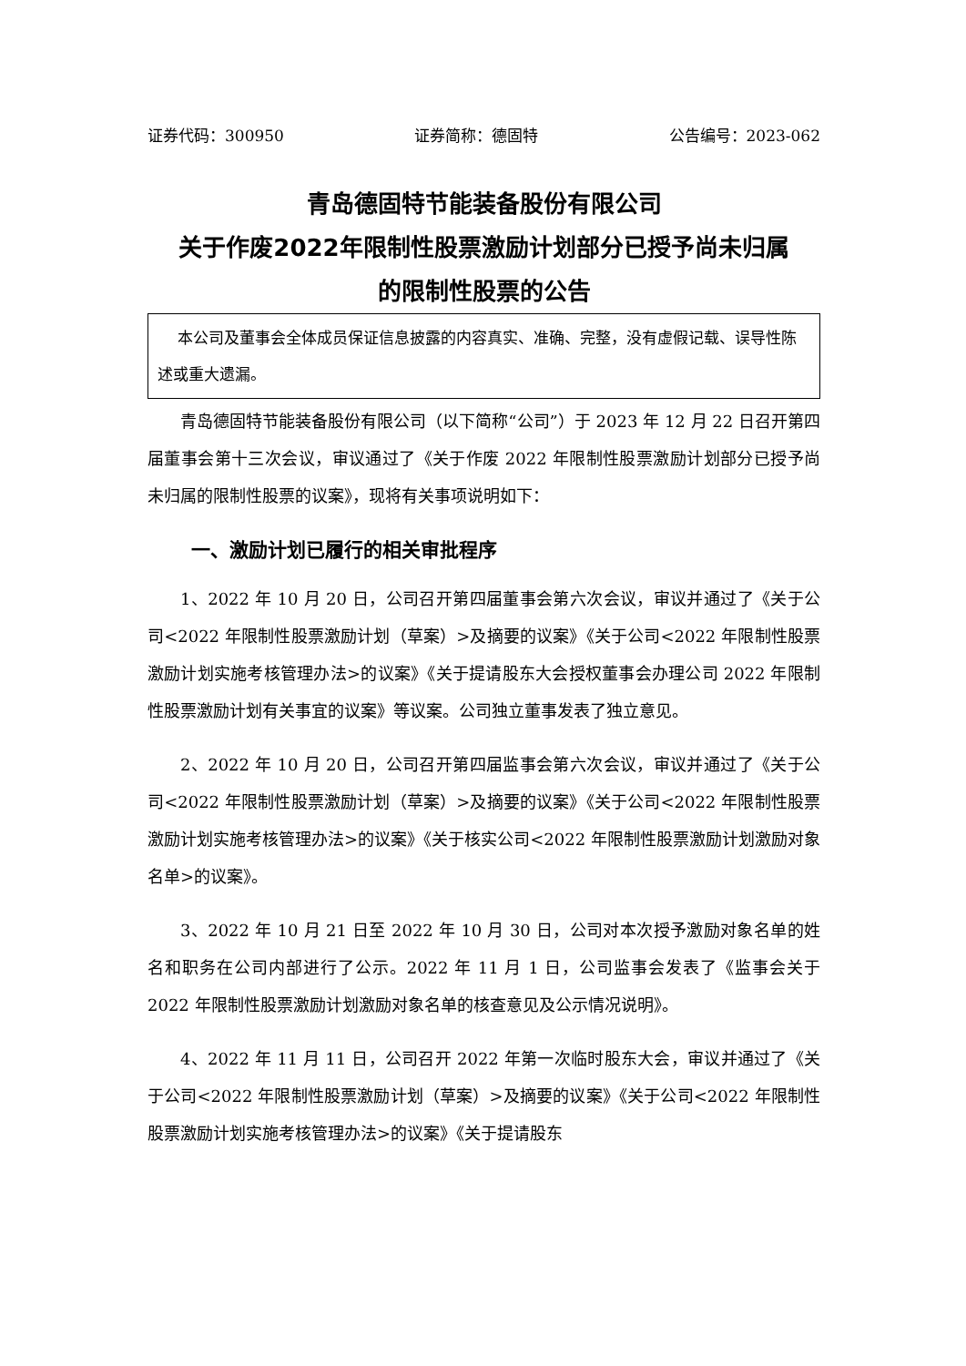证券代码：300950 证券简称：德固特 公告编号：2023-062
青岛德固特节能装备股份有限公司
关于作废2022年限制性股票激励计划部分已授予尚未归属
的限制性股票的公告
本公司及董事会全体成员保证信息披露的内容真实、准确、完整，没有虚假记载、误导性陈述或重大遗漏。
青岛德固特节能装备股份有限公司（以下简称“公司”）于 2023 年 12 月 22 日召开第四届董事会第十三次会议，审议通过了《关于作废 2022 年限制性股票激励计划部分已授予尚未归属的限制性股票的议案》，现将有关事项说明如下：
一、激励计划已履行的相关审批程序
1、2022 年 10 月 20 日，公司召开第四届董事会第六次会议，审议并通过了《关于公司<2022 年限制性股票激励计划（草案）>及摘要的议案》《关于公司<2022 年限制性股票激励计划实施考核管理办法>的议案》《关于提请股东大会授权董事会办理公司 2022 年限制性股票激励计划有关事宜的议案》等议案。公司独立董事发表了独立意见。
2、2022 年 10 月 20 日，公司召开第四届监事会第六次会议，审议并通过了《关于公司<2022 年限制性股票激励计划（草案）>及摘要的议案》《关于公司<2022 年限制性股票激励计划实施考核管理办法>的议案》《关于核实公司<2022 年限制性股票激励计划激励对象名单>的议案》。
3、2022 年 10 月 21 日至 2022 年 10 月 30 日，公司对本次授予激励对象名单的姓名和职务在公司内部进行了公示。2022 年 11 月 1 日，公司监事会发表了《监事会关于 2022 年限制性股票激励计划激励对象名单的核查意见及公示情况说明》。
4、2022 年 11 月 11 日，公司召开 2022 年第一次临时股东大会，审议并通过了《关于公司<2022 年限制性股票激励计划（草案）>及摘要的议案》《关于公司<2022 年限制性股票激励计划实施考核管理办法>的议案》《关于提请股东